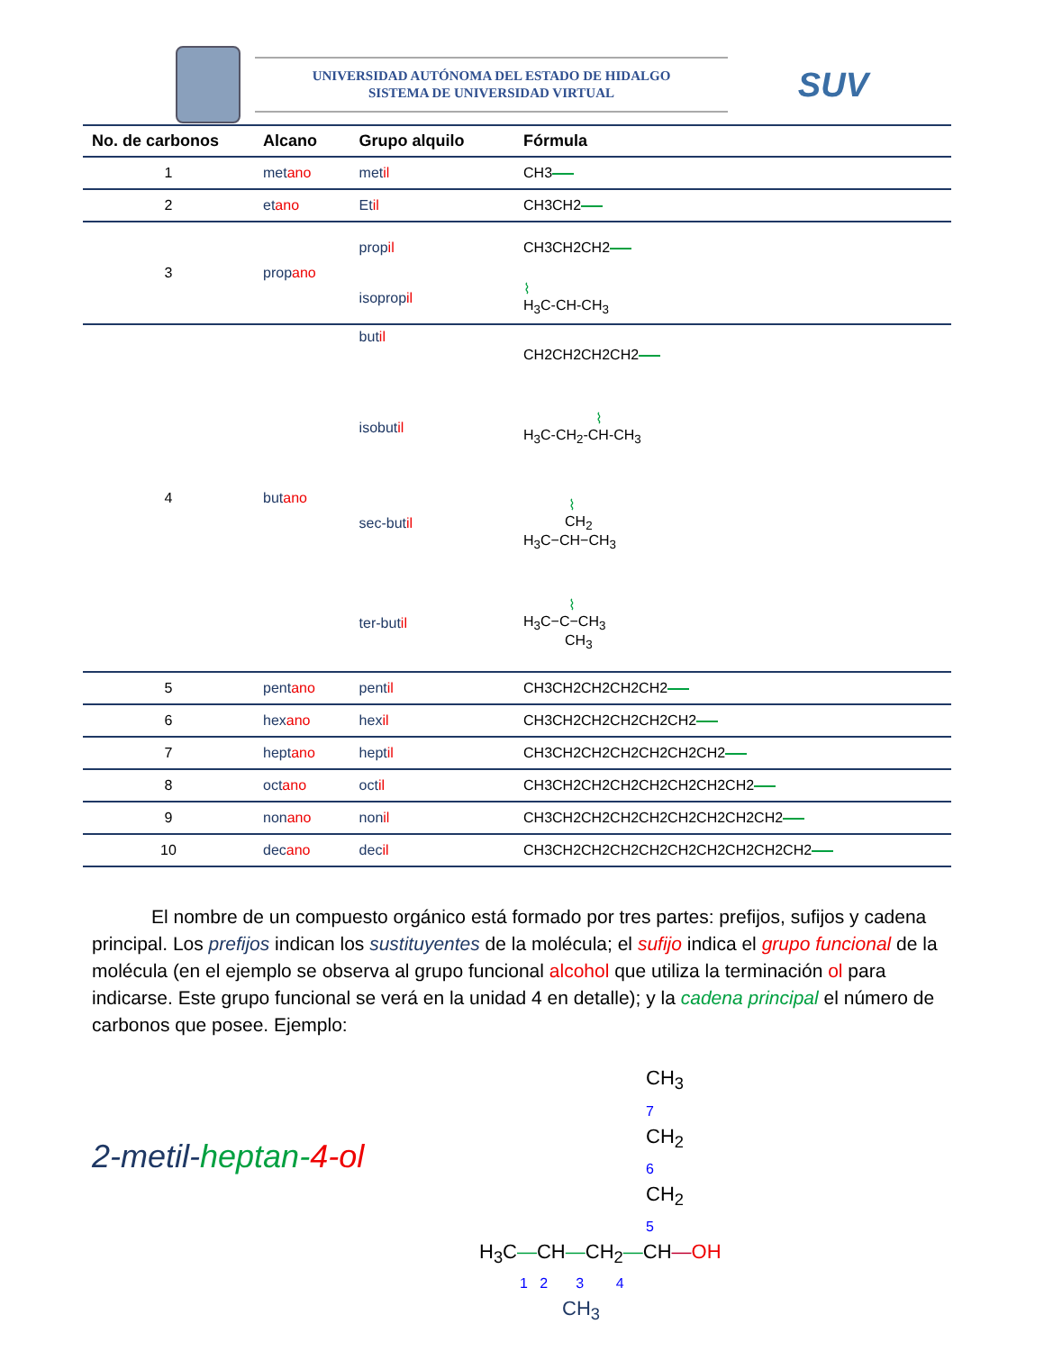UNIVERSIDAD AUTÓNOMA DEL ESTADO DE HIDALGO
SISTEMA DE UNIVERSIDAD VIRTUAL
SUV
| No. de carbonos | Alcano | Grupo alquilo | Fórmula |
| --- | --- | --- | --- |
| 1 | met ano | met il | CH3 |
| 2 | et ano | Et il | CH3CH2 |
| 3 | prop ano | prop il | CH3CH2CH2 |
| | | isoprop il | ⌇ H<sub>3</sub>C-CH-CH<sub>3</sub> |
| 4 | but ano | but il | CH2CH2CH2CH2 |
| | | isobut il | ⌇ H<sub>3</sub>C-CH<sub>2</sub>-CH-CH<sub>3</sub> |
| | | sec-but il | ⌇ CH<sub>2</sub> H<sub>3</sub>C−CH−CH<sub>3</sub> |
| | | ter-but il | ⌇ H<sub>3</sub>C−C−CH<sub>3</sub> CH<sub>3</sub> |
| 5 | pent ano | pent il | CH3CH2CH2CH2CH2 |
| 6 | hex ano | hex il | CH3CH2CH2CH2CH2CH2 |
| 7 | hept ano | hept il | CH3CH2CH2CH2CH2CH2CH2 |
| 8 | oct ano | oct il | CH3CH2CH2CH2CH2CH2CH2CH2 |
| 9 | non ano | non il | CH3CH2CH2CH2CH2CH2CH2CH2CH2 |
| 10 | dec ano | dec il | CH3CH2CH2CH2CH2CH2CH2CH2CH2CH2 |
El nombre de un compuesto orgánico está formado por tres partes: prefijos, sufijos y cadena principal. Los prefijos indican los sustituyentes de la molécula; el sufijo indica el grupo funcional de la molécula (en el ejemplo se observa al grupo funcional alcohol que utiliza la terminación ol para indicarse. Este grupo funcional se verá en la unidad 4 en detalle); y la cadena principal el número de carbonos que posee. Ejemplo:
2-metil-heptan-4-ol
CH<sub>3</sub>
7
CH<sub>2</sub>
6
CH<sub>2</sub>
5
H<sub>3</sub>C—CH—CH<sub>2</sub>—CH—OH
1 2 3 4
CH<sub>3</sub>